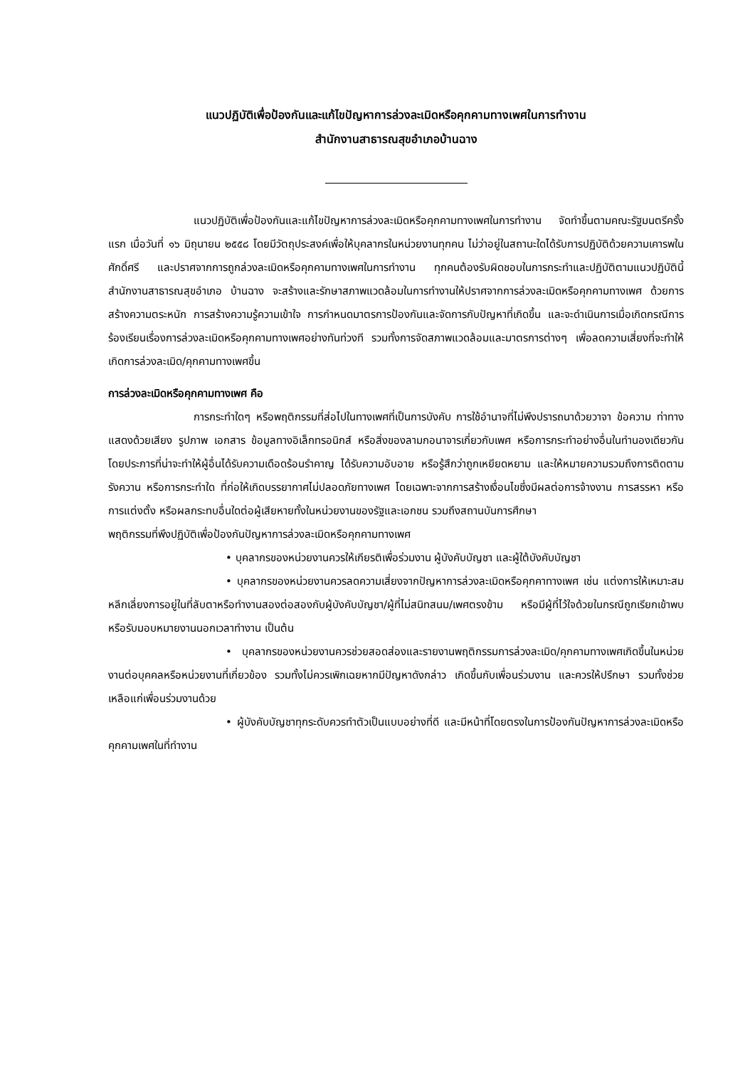แนวปฏิบัติเพื่อป้องกันและแก้ไขปัญหาการล่วงละเมิดหรือคุกคามทางเพศในการทำงาน
สำนักงานสาธารณสุขอำเภอบ้านฉาง
แนวปฏิบัติเพื่อป้องกันและแก้ไขปัญหาการล่วงละเมิดหรือคุกคามทางเพศในการทำงาน จัดทำขึ้นตามคณะรัฐมนตรีครั้งแรก เมื่อวันที่ ๑๖ มิถุนายน ๒๕๕๘ โดยมีวัตถุประสงค์เพื่อให้บุคลากรในหน่วยงานทุกคน ไม่ว่าอยู่ในสถานะใดได้รับการปฏิบัติด้วยความเคารพในศักดิ์ศรี และปราศจากการถูกล่วงละเมิดหรือคุกคามทางเพศในการทำงาน ทุกคนต้องรับผิดชอบในการกระทำและปฏิบัติตามแนวปฏิบัตินี้ สำนักงานสาธารณสุขอำเภอ บ้านฉาง จะสร้างและรักษาสภาพแวดล้อมในการทำงานให้ปราศจากการล่วงละเมิดหรือคุกคามทางเพศ ด้วยการสร้างความตระหนัก การสร้างความรู้ความเข้าใจ การกำหนดมาตรการป้องกันและจัดการกับปัญหาที่เกิดขึ้น และจะดำเนินการเมื่อเกิดกรณีการร้องเรียนเรื่องการล่วงละเมิดหรือคุกคามทางเพศอย่างทันท่วงที รวมทั้งการจัดสภาพแวดล้อมและมาตรการต่างๆ เพื่อลดความเสี่ยงที่จะทำให้เกิดการล่วงละเมิด/คุกคามทางเพศขึ้น
การล่วงละเมิดหรือคุกคามทางเพศ คือ
การกระทำใดๆ หรือพฤติกรรมที่ส่อไปในทางเพศที่เป็นการบังคับ การใช้อำนาจที่ไม่พึงปรารถนาด้วยวาจา ข้อความ ท่าทาง แสดงด้วยเสียง รูปภาพ เอกสาร ข้อมูลทางอิเล็กทรอนิกส์ หรือสิ่งของลามกอนาจารเกี่ยวกับเพศ หรือการกระทำอย่างอื่นในทำนองเดียวกันโดยประการที่น่าจะทำให้ผู้อื่นได้รับความเดือดร้อนรำคาญ ได้รับความอับอาย หรือรู้สึกว่าถูกเหยียดหยาม และให้หมายความรวมถึงการติดตามรังควาน หรือการกระทำใด ที่ก่อให้เกิดบรรยากาศไม่ปลอดภัยทางเพศ โดยเฉพาะจากการสร้างเงื่อนไขซึ่งมีผลต่อการจ้างงาน การสรรหา หรือการแต่งตั้ง หรือผลกระทบอื่นใดต่อผู้เสียหายทั้งในหน่วยงานของรัฐและเอกชน รวมถึงสถานบันการศึกษา
พฤติกรรมที่พึงปฏิบัติเพื่อป้องกันปัญหาการล่วงละเมิดหรือคุกคามทางเพศ
• บุคลากรของหน่วยงานควรให้เกียรติเพื่อร่วมงาน ผู้บังคับบัญชา และผู้ใต้บังคับบัญชา
• บุคลากรของหน่วยงานควรลดความเสี่ยงจากปัญหาการล่วงละเมิดหรือคุกคาทางเพศ เช่น แต่งการให้เหมาะสม หลีกเลี่ยงการอยู่ในที่ลับตาหรือทำงานสองต่อสองกับผู้บังคับบัญชา/ผู้ที่ไม่สนิทสนม/เพศตรงข้าม หรือมีผู้ที่ไว้ใจด้วยในกรณีถูกเรียกเข้าพบหรือรับมอบหมายงานนอกเวลาทำงาน เป็นต้น
• บุคลากรของหน่วยงานควรช่วยสอดส่องและรายงานพฤติกรรมการล่วงละเมิด/คุกคามทางเพศเกิดขึ้นในหน่วยงานต่อบุคคลหรือหน่วยงานที่เกี่ยวข้อง รวมทั้งไม่ควรเพิกเฉยหากมีปัญหาดังกล่าว เกิดขึ้นกับเพื่อนร่วมงาน และควรให้ปรึกษา รวมทั้งช่วยเหลือแก่เพื่อนร่วมงานด้วย
• ผู้บังคับบัญชาทุกระดับควรทำตัวเป็นแบบอย่างที่ดี และมีหน้าที่โดยตรงในการป้องกันปัญหาการล่วงละเมิดหรือคุกคามเพศในที่ทำงาน